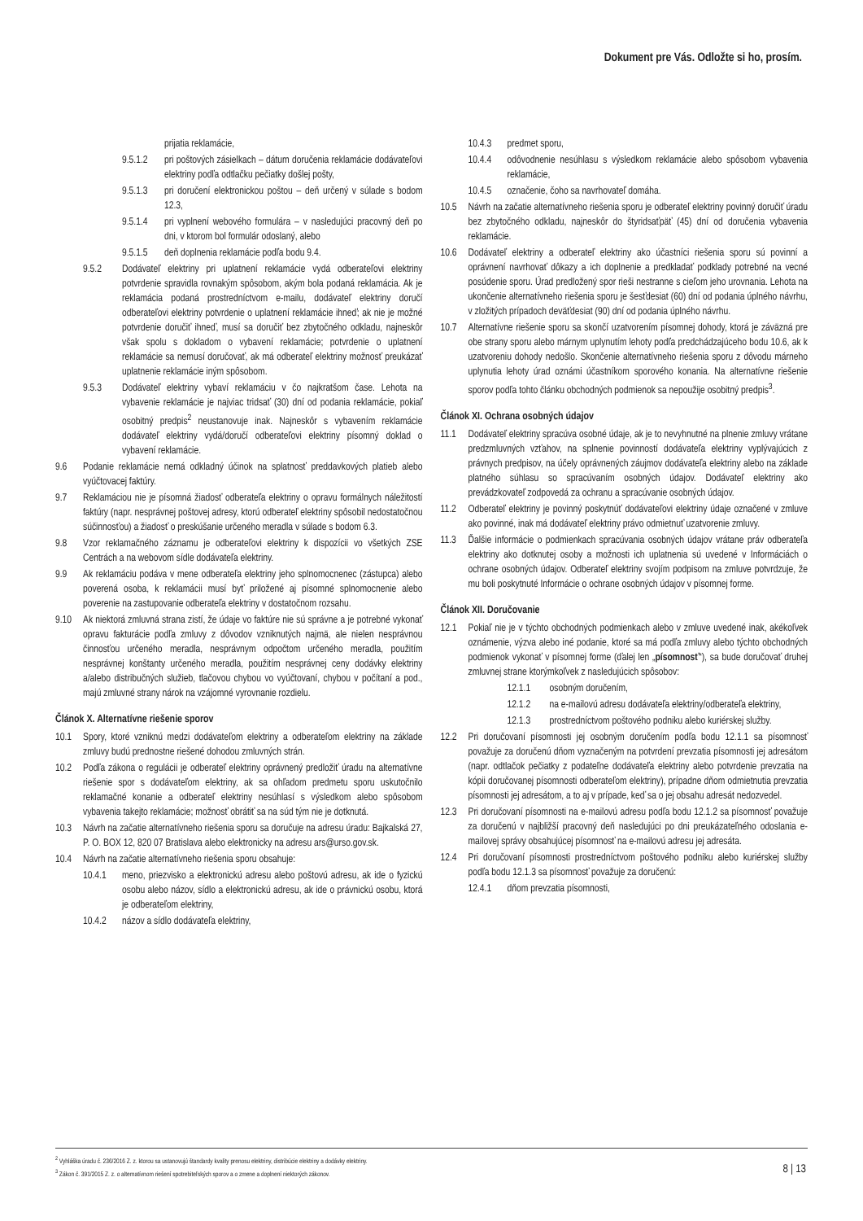Dokument pre Vás. Odložte si ho, prosím.
prijatia reklamácie,
9.5.1.2 pri poštových zásielkach – dátum doručenia reklamácie dodávateľovi elektriny podľa odtlačku pečiatky došlej pošty,
9.5.1.3 pri doručení elektronickou poštou – deň určený v súlade s bodom 12.3,
9.5.1.4 pri vyplnení webového formulára – v nasledujúci pracovný deň po dni, v ktorom bol formulár odoslaný, alebo
9.5.1.5 deň doplnenia reklamácie podľa bodu 9.4.
9.5.2 Dodávateľ elektriny pri uplatnení reklamácie vydá odberateľovi elektriny potvrdenie spravidla rovnakým spôsobom, akým bola podaná reklamácia. Ak je reklamácia podaná prostredníctvom e-mailu, dodávateľ elektriny doručí odberateľovi elektriny potvrdenie o uplatnení reklamácie ihneď; ak nie je možné potvrdenie doručiť ihneď, musí sa doručiť bez zbytočného odkladu, najneskôr však spolu s dokladom o vybavení reklamácie; potvrdenie o uplatnení reklamácie sa nemusí doručovať, ak má odberateľ elektriny možnosť preukázať uplatnenie reklamácie iným spôsobom.
9.5.3 Dodávateľ elektriny vybaví reklamáciu v čo najkratšom čase. Lehota na vybavenie reklamácie je najviac tridsať (30) dní od podania reklamácie, pokiaľ osobitný predpis<sup>2</sup> neustanovuje inak. Najneskôr s vybavením reklamácie dodávateľ elektriny vydá/doručí odberateľovi elektriny písomný doklad o vybavení reklamácie.
9.6 Podanie reklamácie nemá odkladný účinok na splatnosť preddavkových platieb alebo vyúčtovacej faktúry.
9.7 Reklamáciou nie je písomná žiadosť odberateľa elektriny o opravu formálnych náležitostí faktúry (napr. nesprávnej poštovej adresy, ktorú odberateľ elektriny spôsobil nedostatočnou súčinnosťou) a žiadosť o preskúšanie určeného meradla v súlade s bodom 6.3.
9.8 Vzor reklamačného záznamu je odberateľovi elektriny k dispozícii vo všetkých ZSE Centrách a na webovom sídle dodávateľa elektriny.
9.9 Ak reklamáciu podáva v mene odberateľa elektriny jeho splnomocnenec (zástupca) alebo poverená osoba, k reklamácii musí byť priložené aj písomné splnomocnenie alebo poverenie na zastupovanie odberateľa elektriny v dostatočnom rozsahu.
9.10 Ak niektorá zmluvná strana zistí, že údaje vo faktúre nie sú správne a je potrebné vykonať opravu fakturácie podľa zmluvy z dôvodov vzniknutých najmä, ale nielen nesprávnou činnosťou určeného meradla, nesprávnym odpočtom určeného meradla, použitím nesprávnej konštanty určeného meradla, použitím nesprávnej ceny dodávky elektriny a/alebo distribučných služieb, tlačovou chybou vo vyúčtovaní, chybou v počítaní a pod., majú zmluvné strany nárok na vzájomné vyrovnanie rozdielu.
Článok X. Alternatívne riešenie sporov
10.1 Spory, ktoré vzniknú medzi dodávateľom elektriny a odberateľom elektriny na základe zmluvy budú prednostne riešené dohodou zmluvných strán.
10.2 Podľa zákona o regulácii je odberateľ elektriny oprávnený predložiť úradu na alternatívne riešenie spor s dodávateľom elektriny, ak sa ohľadom predmetu sporu uskutočnilo reklamačné konanie a odberateľ elektriny nesúhlasí s výsledkom alebo spôsobom vybavenia takejto reklamácie; možnosť obrátiť sa na súd tým nie je dotknutá.
10.3 Návrh na začatie alternatívneho riešenia sporu sa doručuje na adresu úradu: Bajkalská 27, P. O. BOX 12, 820 07 Bratislava alebo elektronicky na adresu ars@urso.gov.sk.
10.4 Návrh na začatie alternatívneho riešenia sporu obsahuje:
10.4.1 meno, priezvisko a elektronickú adresu alebo poštovú adresu, ak ide o fyzickú osobu alebo názov, sídlo a elektronickú adresu, ak ide o právnickú osobu, ktorá je odberateľom elektriny,
10.4.2 názov a sídlo dodávateľa elektriny,
10.4.3 predmet sporu,
10.4.4 odôvodnenie nesúhlasu s výsledkom reklamácie alebo spôsobom vybavenia reklamácie,
10.4.5 označenie, čoho sa navrhovateľ domáha.
10.5 Návrh na začatie alternatívneho riešenia sporu je odberateľ elektriny povinný doručiť úradu bez zbytočného odkladu, najneskôr do štyridsaťpäť (45) dní od doručenia vybavenia reklamácie.
10.6 Dodávateľ elektriny a odberateľ elektriny ako účastníci riešenia sporu sú povinní a oprávnení navrhovať dôkazy a ich doplnenie a predkladať podklady potrebné na vecné posúdenie sporu. Úrad predložený spor rieši nestranne s cieľom jeho urovnania. Lehota na ukončenie alternatívneho riešenia sporu je šesťdesiat (60) dní od podania úplného návrhu, v zložitých prípadoch deväťdesiat (90) dní od podania úplného návrhu.
10.7 Alternatívne riešenie sporu sa skončí uzatvorením písomnej dohody, ktorá je záväzná pre obe strany sporu alebo márnym uplynutím lehoty podľa predchádzajúceho bodu 10.6, ak k uzatvoreniu dohody nedošlo. Skončenie alternatívneho riešenia sporu z dôvodu márneho uplynutia lehoty úrad oznámi účastníkom sporového konania. Na alternatívne riešenie sporov podľa tohto článku obchodných podmienok sa nepoužije osobitný predpis<sup>3</sup>.
Článok XI. Ochrana osobných údajov
11.1 Dodávateľ elektriny spracúva osobné údaje, ak je to nevyhnutné na plnenie zmluvy vrátane predzmluvných vzťahov, na splnenie povinností dodávateľa elektriny vyplývajúcich z právnych predpisov, na účely oprávnených záujmov dodávateľa elektriny alebo na základe platného súhlasu so spracúvaním osobných údajov. Dodávateľ elektriny ako prevádzkovateľ zodpovedá za ochranu a spracúvanie osobných údajov.
11.2 Odberateľ elektriny je povinný poskytnúť dodávateľovi elektriny údaje označené v zmluve ako povinné, inak má dodávateľ elektriny právo odmietnuť uzatvorenie zmluvy.
11.3 Ďalšie informácie o podmienkach spracúvania osobných údajov vrátane práv odberateľa elektriny ako dotknutej osoby a možnosti ich uplatnenia sú uvedené v Informáciách o ochrane osobných údajov. Odberateľ elektriny svojím podpisom na zmluve potvrdzuje, že mu boli poskytnuté Informácie o ochrane osobných údajov v písomnej forme.
Článok XII. Doručovanie
12.1 Pokiaľ nie je v týchto obchodných podmienkach alebo v zmluve uvedené inak, akékoľvek oznámenie, výzva alebo iné podanie, ktoré sa má podľa zmluvy alebo týchto obchodných podmienok vykonať v písomnej forme (ďalej len „písomnosť“), sa bude doručovať druhej zmluvnej strane ktorýmkoľvek z nasledujúcich spôsobov:
12.1.1 osobným doručením,
12.1.2 na e-mailovú adresu dodávateľa elektriny/odberateľa elektriny,
12.1.3 prostredníctvom poštového podniku alebo kuriérskej služby.
12.2 Pri doručovaní písomnosti jej osobným doručením podľa bodu 12.1.1 sa písomnosť považuje za doručenú dňom vyznačeným na potvrdení prevzatia písomnosti jej adresátom (napr. odtlačok pečiatky z podateľne dodávateľa elektriny alebo potvrdenie prevzatia na kópii doručovanej písomnosti odberateľom elektriny), prípadne dňom odmietnutia prevzatia písomnosti jej adresátom, a to aj v prípade, keď sa o jej obsahu adresát nedozvedel.
12.3 Pri doručovaní písomnosti na e-mailovú adresu podľa bodu 12.1.2 sa písomnosť považuje za doručenú v najbližší pracovný deň nasledujúci po dni preukázateľného odoslania e-mailovej správy obsahujúcej písomnosť na e-mailovú adresu jej adresáta.
12.4 Pri doručovaní písomnosti prostredníctvom poštového podniku alebo kuriérskej služby podľa bodu 12.1.3 sa písomnosť považuje za doručenú:
12.4.1 dňom prevzatia písomnosti,
<sup>2</sup> Vyhláška úradu č. 236/2016 Z. z. ktorou sa ustanovujú štandardy kvality prenosu elektriny, distribúcie elektriny a dodávky elektriny.
<sup>3</sup> Zákon č. 391/2015 Z. z. o alternatívnom riešení spotrebiteľských sporov a o zmene a doplnení niektorých zákonov.
8 | 13